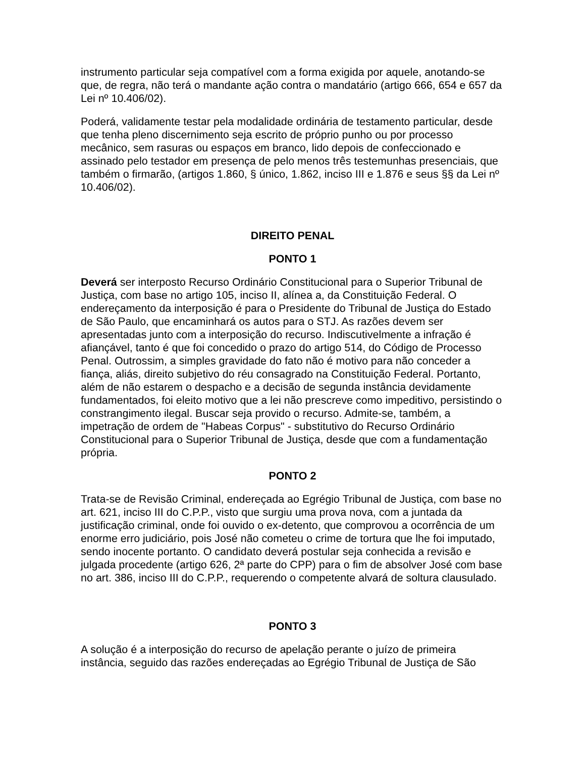instrumento particular seja compatível com a forma exigida por aquele, anotando-se que, de regra, não terá o mandante ação contra o mandatário (artigo 666, 654 e 657 da Lei nº 10.406/02).
Poderá, validamente testar pela modalidade ordinária de testamento particular, desde que tenha pleno discernimento seja escrito de próprio punho ou por processo mecânico, sem rasuras ou espaços em branco, lido depois de confeccionado e assinado pelo testador em presença de pelo menos três testemunhas presenciais, que também o firmarão, (artigos 1.860, § único, 1.862, inciso III e 1.876 e seus §§ da Lei nº 10.406/02).
DIREITO PENAL
PONTO 1
Deverá ser interposto Recurso Ordinário Constitucional para o Superior Tribunal de Justiça, com base no artigo 105, inciso II, alínea a, da Constituição Federal. O endereçamento da interposição é para o Presidente do Tribunal de Justiça do Estado de São Paulo, que encaminhará os autos para o STJ. As razões devem ser apresentadas junto com a interposição do recurso. Indiscutivelmente a infração é afiançável, tanto é que foi concedido o prazo do artigo 514, do Código de Processo Penal. Outrossim, a simples gravidade do fato não é motivo para não conceder a fiança, aliás, direito subjetivo do réu consagrado na Constituição Federal. Portanto, além de não estarem o despacho e a decisão de segunda instância devidamente fundamentados, foi eleito motivo que a lei não prescreve como impeditivo, persistindo o constrangimento ilegal. Buscar seja provido o recurso. Admite-se, também, a impetração de ordem de "Habeas Corpus" - substitutivo do Recurso Ordinário Constitucional para o Superior Tribunal de Justiça, desde que com a fundamentação própria.
PONTO 2
Trata-se de Revisão Criminal, endereçada ao Egrégio Tribunal de Justiça, com base no art. 621, inciso III do C.P.P., visto que surgiu uma prova nova, com a juntada da justificação criminal, onde foi ouvido o ex-detento, que comprovou a ocorrência de um enorme erro judiciário, pois José não cometeu o crime de tortura que lhe foi imputado, sendo inocente portanto. O candidato deverá postular seja conhecida a revisão e julgada procedente (artigo 626, 2ª parte do CPP) para o fim de absolver José com base no art. 386, inciso III do C.P.P., requerendo o competente alvará de soltura clausulado.
PONTO 3
A solução é a interposição do recurso de apelação perante o juízo de primeira instância, seguido das razões endereçadas ao Egrégio Tribunal de Justiça de São